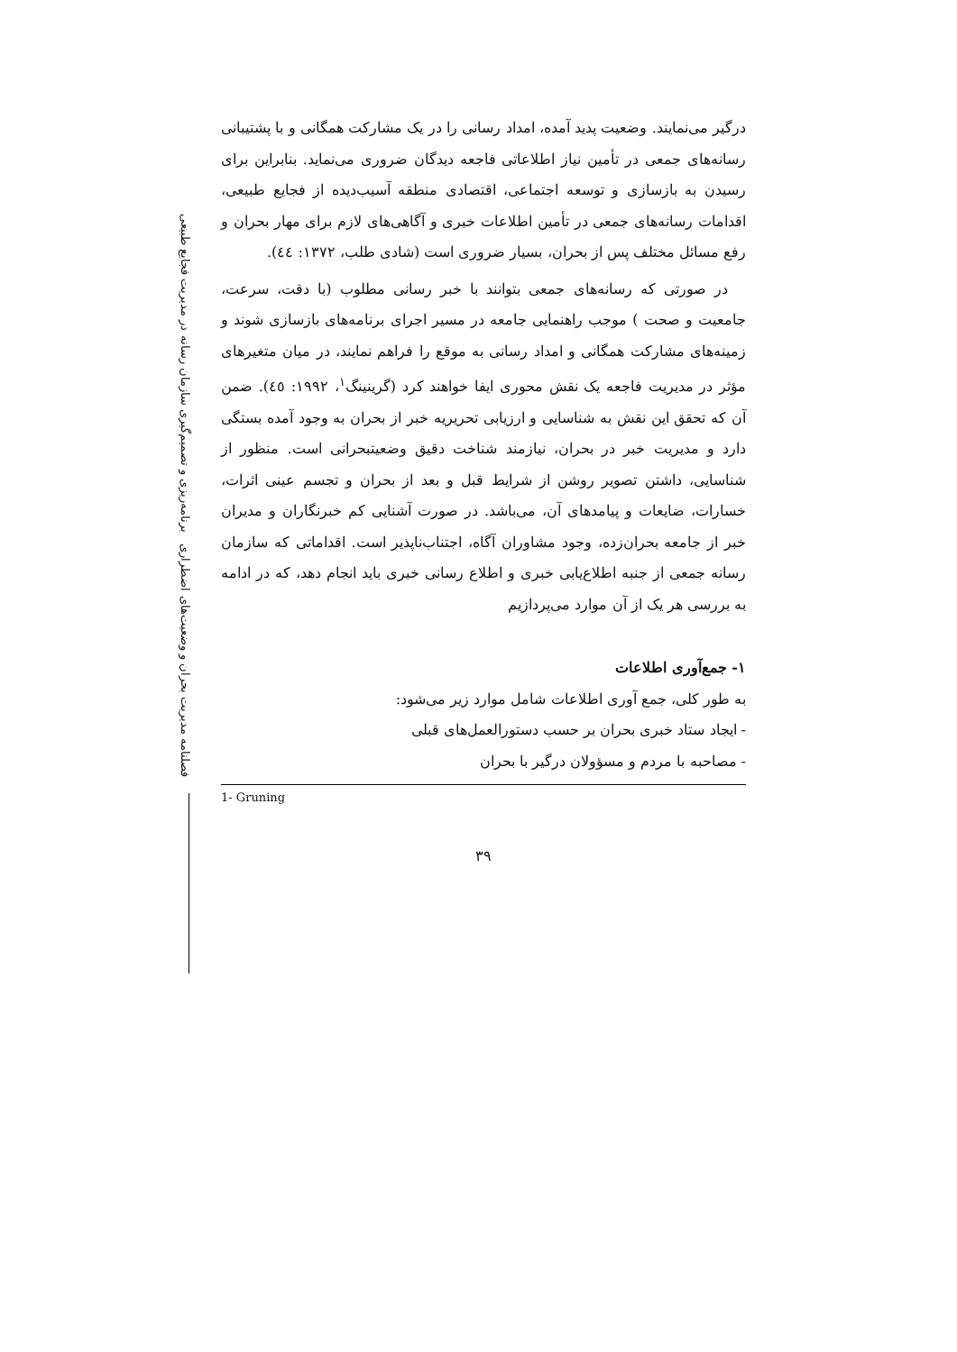فصلنامه مدیریت بحران و وضعیت‌های اضطراری برنامه‌ریزی و تصمیم‌گیری سازمان رسانه در مدیریت فجایع طبیعی
درگیر می‌نمایند. وضعیت پدید آمده، امداد رسانی را در یک مشارکت همگانی و با پشتیبانی رسانه‌های جمعی در تأمین نیاز اطلاعاتی فاجعه دیدگان ضروری می‌نماید. بنابراین برای رسیدن به بازسازی و توسعه اجتماعی، اقتصادی منطقه آسیب‌دیده از فجایع طبیعی، اقدامات رسانه‌های جمعی در تأمین اطلاعات خبری و آگاهی‌های لازم برای مهار بحران و رفع مسائل مختلف پس از بحران، بسیار ضروری است (شادی طلب، ۱۳۷۲: ٤٤).
در صورتی که رسانه‌های جمعی بتوانند با خبر رسانی مطلوب (با دقت، سرعت، جامعیت و صحت ) موجب راهنمایی جامعه در مسیر اجرای برنامه‌های بازسازی شوند و زمینه‌های مشارکت همگانی و امداد رسانی به موقع را فراهم نمایند، در میان متغیرهای مؤثر در مدیریت فاجعه یک نقش محوری ایفا خواهند کرد (گرینینگ<sup>۱</sup>، ۱۹۹۲: ٤٥). ضمن آن که تحقق این نقش به شناسایی و ارزیابی تحریریه خبر از بحران به وجود آمده بستگی دارد و مدیریت خبر در بحران، نیازمند شناخت دقیق وضعیتبحرانی است. منظور از شناسایی، داشتن تصویر روشن از شرایط قبل و بعد از بحران و تجسم عینی اثرات، خسارات، ضایعات و پیامدهای آن، می‌باشد. در صورت آشنایی کم خبرنگاران و مدیران خبر از جامعه بحران‌زده، وجود مشاوران آگاه، اجتناب‌ناپذیر است. اقداماتی که سازمان رسانه جمعی از جنبه اطلاع‌یابی خبری و اطلاع رسانی خبری باید انجام دهد، که در ادامه به بررسی هر یک از آن موارد می‌پردازیم
۱- جمع‌آوری اطلاعات
به طور کلی، جمع آوری اطلاعات شامل موارد زیر می‌شود:
- ایجاد ستاد خبری بحران بر حسب دستورالعمل‌های قبلی
- مصاحبه با مردم و مسؤولان درگیر با بحران
1- Gruning
۳۹